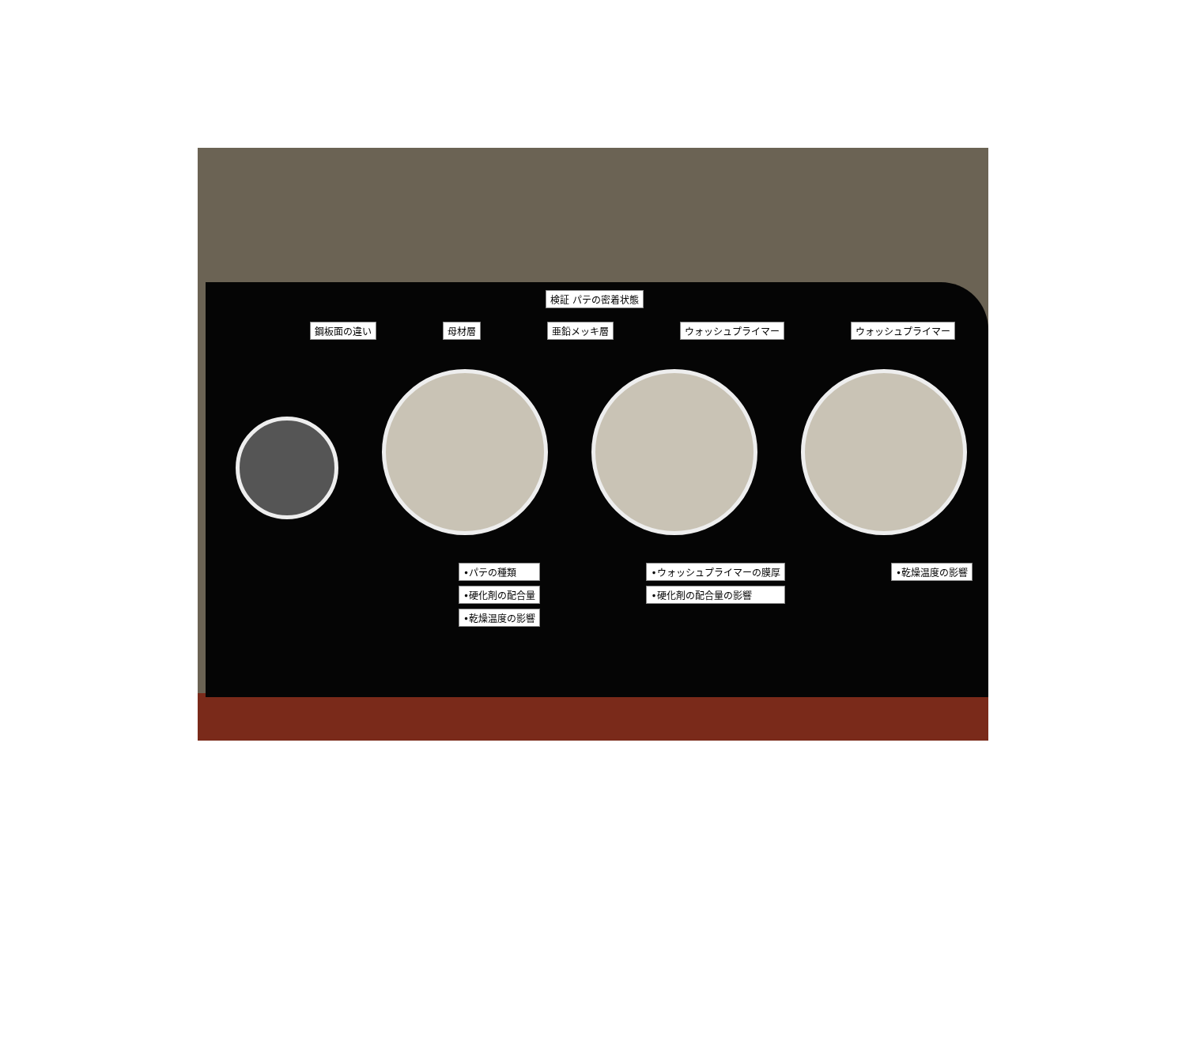検証 パテの密着状態
鋼板面の違い 母材層 亜鉛メッキ層 ウォッシュプライマー ウォッシュプライマー
•パテの種類
•硬化剤の配合量
•乾燥温度の影響
•ウォッシュプライマーの膜厚
•硬化剤の配合量の影響
•乾燥温度の影響